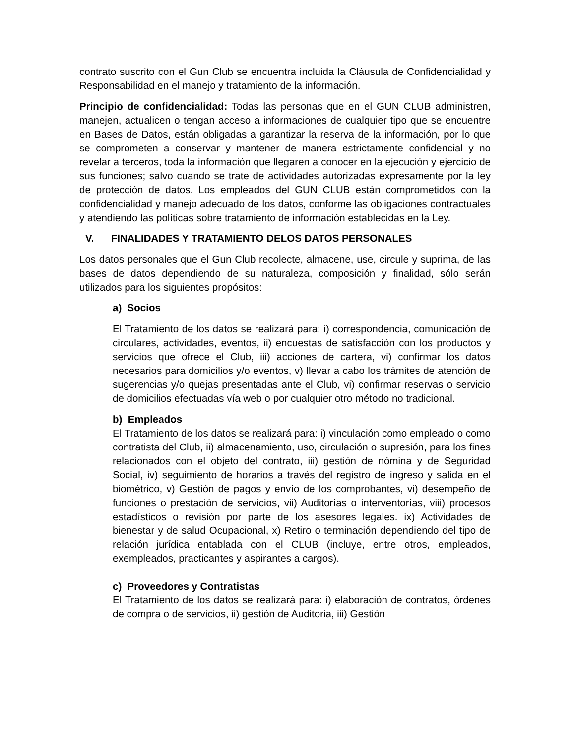contrato suscrito con el Gun Club se encuentra incluida la Cláusula de Confidencialidad y Responsabilidad en el manejo y tratamiento de la información.
Principio de confidencialidad: Todas las personas que en el GUN CLUB administren, manejen, actualicen o tengan acceso a informaciones de cualquier tipo que se encuentre en Bases de Datos, están obligadas a garantizar la reserva de la información, por lo que se comprometen a conservar y mantener de manera estrictamente confidencial y no revelar a terceros, toda la información que llegaren a conocer en la ejecución y ejercicio de sus funciones; salvo cuando se trate de actividades autorizadas expresamente por la ley de protección de datos. Los empleados del GUN CLUB están comprometidos con la confidencialidad y manejo adecuado de los datos, conforme las obligaciones contractuales y atendiendo las políticas sobre tratamiento de información establecidas en la Ley.
V. FINALIDADES Y TRATAMIENTO DELOS DATOS PERSONALES
Los datos personales que el Gun Club recolecte, almacene, use, circule y suprima, de las bases de datos dependiendo de su naturaleza, composición y finalidad, sólo serán utilizados para los siguientes propósitos:
a) Socios
El Tratamiento de los datos se realizará para: i) correspondencia, comunicación de circulares, actividades, eventos, ii) encuestas de satisfacción con los productos y servicios que ofrece el Club, iii) acciones de cartera, vi) confirmar los datos necesarios para domicilios y/o eventos, v) llevar a cabo los trámites de atención de sugerencias y/o quejas presentadas ante el Club, vi) confirmar reservas o servicio de domicilios efectuadas vía web o por cualquier otro método no tradicional.
b) Empleados
El Tratamiento de los datos se realizará para: i) vinculación como empleado o como contratista del Club, ii) almacenamiento, uso, circulación o supresión, para los fines relacionados con el objeto del contrato, iii) gestión de nómina y de Seguridad Social, iv) seguimiento de horarios a través del registro de ingreso y salida en el biométrico, v) Gestión de pagos y envío de los comprobantes, vi) desempeño de funciones o prestación de servicios, vii) Auditorías o interventorías, viii) procesos estadísticos o revisión por parte de los asesores legales. ix) Actividades de bienestar y de salud Ocupacional, x) Retiro o terminación dependiendo del tipo de relación jurídica entablada con el CLUB (incluye, entre otros, empleados, exempleados, practicantes y aspirantes a cargos).
c) Proveedores y Contratistas
El Tratamiento de los datos se realizará para: i) elaboración de contratos, órdenes de compra o de servicios, ii) gestión de Auditoria, iii) Gestión